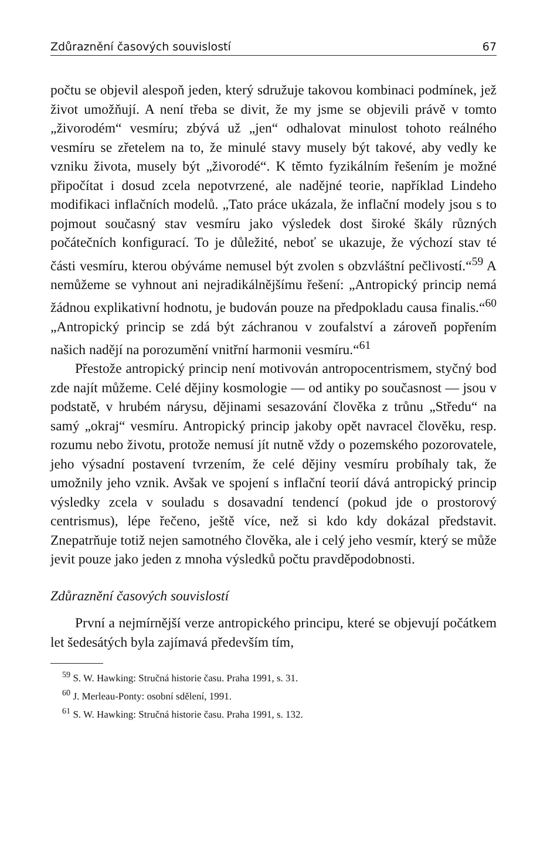Zdůraznění časových souvislostí 67
počtu se objevil alespoň jeden, který sdružuje takovou kombinaci podmínek, jež život umožňují. A není třeba se divit, že my jsme se objevili právě v tomto „živorodém“ vesmíru; zbývá už „jen“ odhalovat minulost tohoto reálného vesmíru se zřetelem na to, že minulé stavy musely být takové, aby vedly ke vzniku života, musely být „živorodé“. K těmto fyzikálním řešením je možné připočítat i dosud zcela nepotvrzené, ale nadějné teorie, například Lindeho modifikaci inflačních modelů. „Tato práce ukázala, že inflační modely jsou s to pojmout současný stav vesmíru jako výsledek dost široké škály různých počátečních konfigurací. To je důležité, neboť se ukazuje, že výchozí stav té části vesmíru, kterou obýváme nemusel být zvolen s obzvláštní pečlivostí.“<sup>59</sup> A nemůžeme se vyhnout ani nejradikálnějšímu řešení: „Antropický princip nemá žádnou explikativní hodnotu, je budován pouze na předpokladu causa finalis.“<sup>60</sup> „Antropický princip se zdá být záchranou v zoufalství a zároveň popřením našich nadějí na porozumění vnitřní harmonii vesmíru.“<sup>61</sup>
Přestože antropický princip není motivován antropocentrismem, styčný bod zde najít můžeme. Celé dějiny kosmologie — od antiky po současnost — jsou v podstatě, v hrubém nárysu, dějinami sesazování člověka z trůnu „Středu“ na samý „okraj“ vesmíru. Antropický princip jakoby opět navracel člověku, resp. rozumu nebo životu, protože nemusí jít nutně vždy o pozemského pozorovatele, jeho výsadní postavení tvrzením, že celé dějiny vesmíru probíhaly tak, že umožnily jeho vznik. Avšak ve spojení s inflační teorií dává antropický princip výsledky zcela v souladu s dosavadní tendencí (pokud jde o prostorový centrismus), lépe řečeno, ještě více, než si kdo kdy dokázal představit. Znepatrňuje totiž nejen samotného člověka, ale i celý jeho vesmír, který se může jevit pouze jako jeden z mnoha výsledků počtu pravděpodobnosti.
Zdůraznění časových souvislostí
První a nejmírnější verze antropického principu, které se objevují počátkem let šedesátých byla zajímavá především tím,
<sup>59</sup> S. W. Hawking: Stručná historie času. Praha 1991, s. 31.
<sup>60</sup> J. Merleau-Ponty: osobní sdělení, 1991.
<sup>61</sup> S. W. Hawking: Stručná historie času. Praha 1991, s. 132.